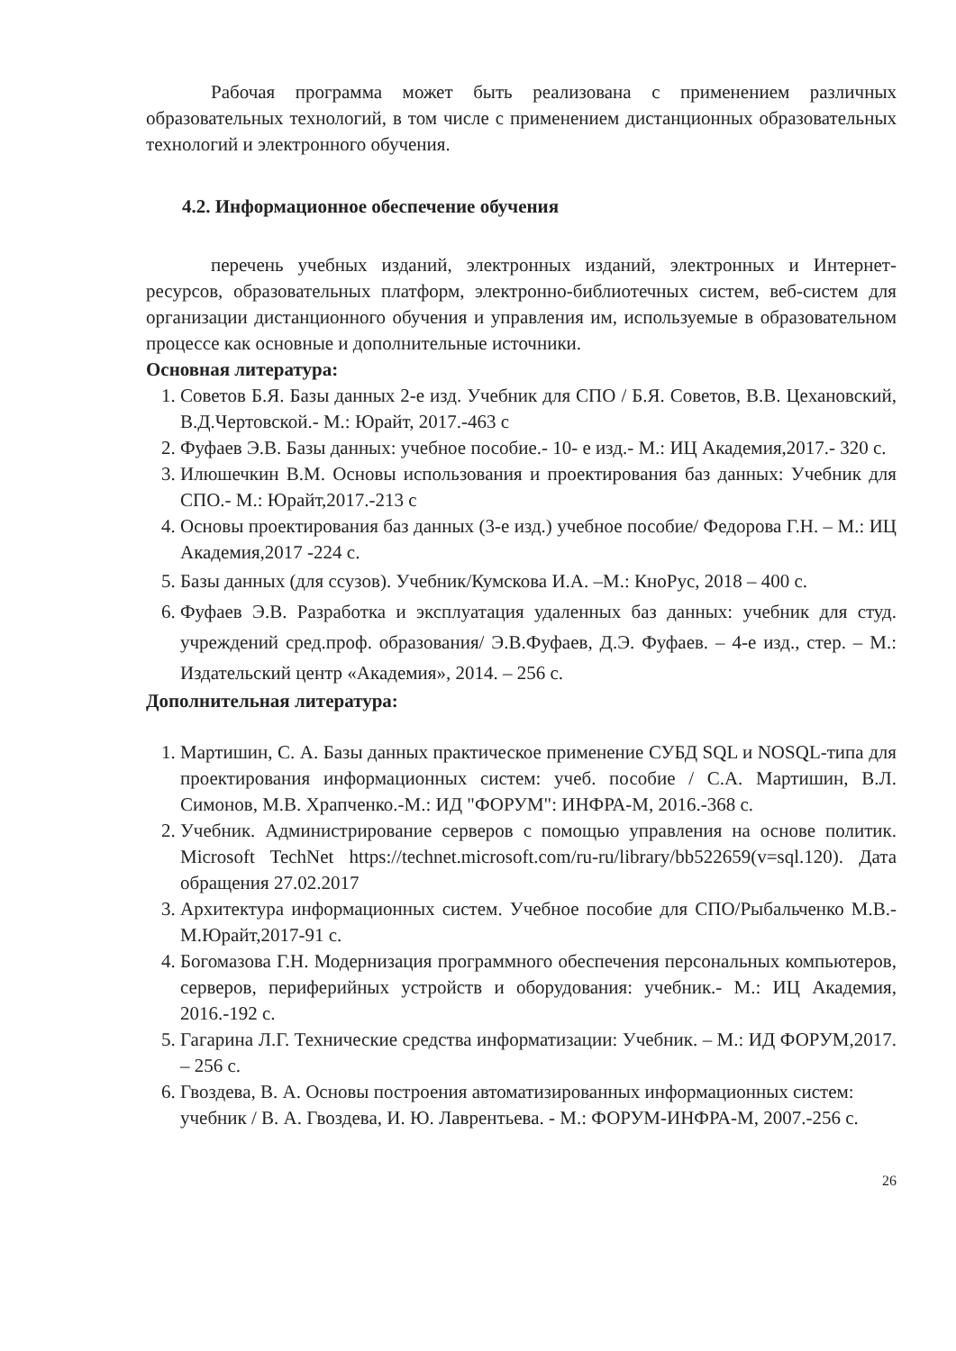Рабочая программа может быть реализована с применением различных образовательных технологий, в том числе с применением дистанционных образовательных технологий и электронного обучения.
4.2. Информационное обеспечение обучения
перечень учебных изданий, электронных изданий, электронных и Интернет-ресурсов, образовательных платформ, электронно-библиотечных систем, веб-систем для организации дистанционного обучения и управления им, используемые в образовательном процессе как основные и дополнительные источники.
Основная литература:
1. Советов Б.Я. Базы данных 2-е изд. Учебник для СПО / Б.Я. Советов, В.В. Цехановский, В.Д.Чертовской.- М.: Юрайт, 2017.-463 с
2. Фуфаев Э.В. Базы данных: учебное пособие.- 10- е изд.- М.: ИЦ Академия,2017.- 320 с.
3. Илюшечкин В.М. Основы использования и проектирования баз данных: Учебник для СПО.- М.: Юрайт,2017.-213 с
4. Основы проектирования баз данных (3-е изд.) учебное пособие/ Федорова Г.Н. – М.: ИЦ Академия,2017 -224 с.
5. Базы данных (для ссузов). Учебник/Кумскова И.А. –М.: КноРус, 2018 – 400 с.
6. Фуфаев Э.В. Разработка и эксплуатация удаленных баз данных: учебник для студ. учреждений сред.проф. образования/ Э.В.Фуфаев, Д.Э. Фуфаев. – 4-е изд., стер. – М.: Издательский центр «Академия», 2014. – 256 с.
Дополнительная литература:
1. Мартишин, С. А. Базы данных практическое применение СУБД SQL и NOSQL-типа для проектирования информационных систем: учеб. пособие / С.А. Мартишин, В.Л. Симонов, М.В. Храпченко.-М.: ИД "ФОРУМ": ИНФРА-М, 2016.-368 с.
2. Учебник. Администрирование серверов с помощью управления на основе политик. Microsoft TechNet https://technet.microsoft.com/ru-ru/library/bb522659(v=sql.120). Дата обращения 27.02.2017
3. Архитектура информационных систем. Учебное пособие для СПО/Рыбальченко М.В.-М.Юрайт,2017-91 с.
4. Богомазова Г.Н. Модернизация программного обеспечения персональных компьютеров, серверов, периферийных устройств и оборудования: учебник.- М.: ИЦ Академия, 2016.-192 с.
5. Гагарина Л.Г. Технические средства информатизации: Учебник. – М.: ИД ФОРУМ,2017. – 256 с.
6. Гвоздева, В. А. Основы построения автоматизированных информационных систем: учебник / В. А. Гвоздева, И. Ю. Лаврентьева. - М.: ФОРУМ-ИНФРА-М, 2007.-256 с.
26